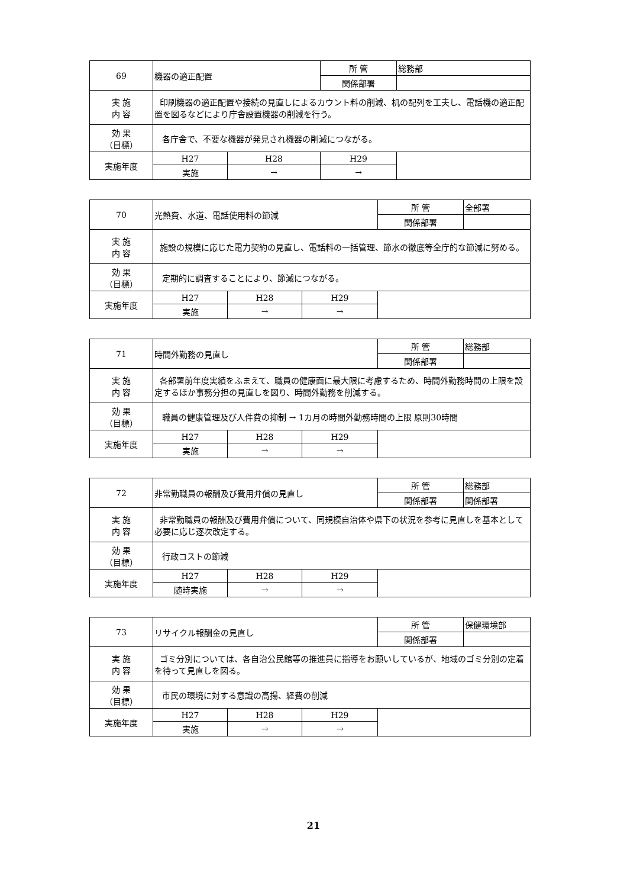| 69 | 機器の適正配置 | | 所 管 | 総務部 |
| | | | 関係部署 | |
| 実 施 内 容 | 印刷機器の適正配置や接続の見直しによるカウント料の削減、机の配列を工夫し、電話機の適正配置を図るなどにより庁舎設置機器の削減を行う。 | | | |
| 効 果 （目標） | 各庁舎で、不要な機器が発見され機器の削減につながる。 | | | |
| 実施年度 | H27 | H28 | H29 | |
| | 実施 | → | → | |
| 70 | 光熱費、水道、電話使用料の節減 | | | 所 管 | 全部署 |
| | | | | 関係部署 | |
| 実 施 内 容 | 施設の規模に応じた電力契約の見直し、電話料の一括管理、節水の徹底等全庁的な節減に努める。 | | | | |
| 効 果 （目標） | 定期的に調査することにより、節減につながる。 | | | | |
| 実施年度 | H27 | H28 | H29 | | |
| | 実施 | → | → | | |
| 71 | 時間外勤務の見直し | | | 所 管 | 総務部 |
| | | | | 関係部署 | |
| 実 施 内 容 | 各部署前年度実績をふまえて、職員の健康面に最大限に考慮するため、時間外勤務時間の上限を設定するほか事務分担の見直しを図り、時間外勤務を削減する。 | | | | |
| 効 果 （目標） | 職員の健康管理及び人件費の抑制 → 1カ月の時間外勤務時間の上限 原則30時間 | | | | |
| 実施年度 | H27 | H28 | H29 | | |
| | 実施 | → | → | | |
| 72 | 非常勤職員の報酬及び費用弁償の見直し | | | 所 管 | 総務部 |
| | | | | 関係部署 | 関係部署 |
| 実 施 内 容 | 非常勤職員の報酬及び費用弁償について、同規模自治体や県下の状況を参考に見直しを基本として必要に応じ逐次改定する。 | | | | |
| 効 果 （目標） | 行政コストの節減 | | | | |
| 実施年度 | H27 | H28 | H29 | | |
| | 随時実施 | → | → | | |
| 73 | リサイクル報酬金の見直し | | | 所 管 | 保健環境部 |
| | | | | 関係部署 | |
| 実 施 内 容 | ゴミ分別については、各自治公民館等の推進員に指導をお願いしているが、地域のゴミ分別の定着を待って見直しを図る。 | | | | |
| 効 果 （目標） | 市民の環境に対する意識の高揚、経費の削減 | | | | |
| 実施年度 | H27 | H28 | H29 | | |
| | 実施 | → | → | | |
21